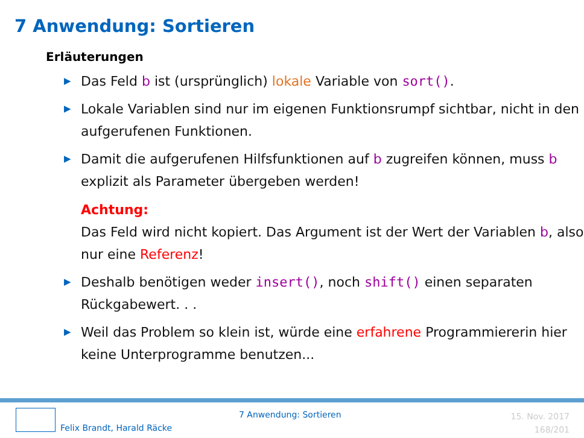7 Anwendung: Sortieren
Erläuterungen
▶ Das Feld b ist (ursprünglich) lokale Variable von sort().
▶ Lokale Variablen sind nur im eigenen Funktionsrumpf sichtbar, nicht in den aufgerufenen Funktionen.
▶ Damit die aufgerufenen Hilfsfunktionen auf b zugreifen können, muss b explizit als Parameter übergeben werden!
Achtung:
Das Feld wird nicht kopiert. Das Argument ist der Wert der Variablen b, also nur eine Referenz!
▶ Deshalb benötigen weder insert(), noch shift() einen separaten Rückgabewert. . .
▶ Weil das Problem so klein ist, würde eine erfahrene Programmiererin hier keine Unterprogramme benutzen...
Felix Brandt, Harald Räcke
7 Anwendung: Sortieren
15. Nov. 2017
168/201